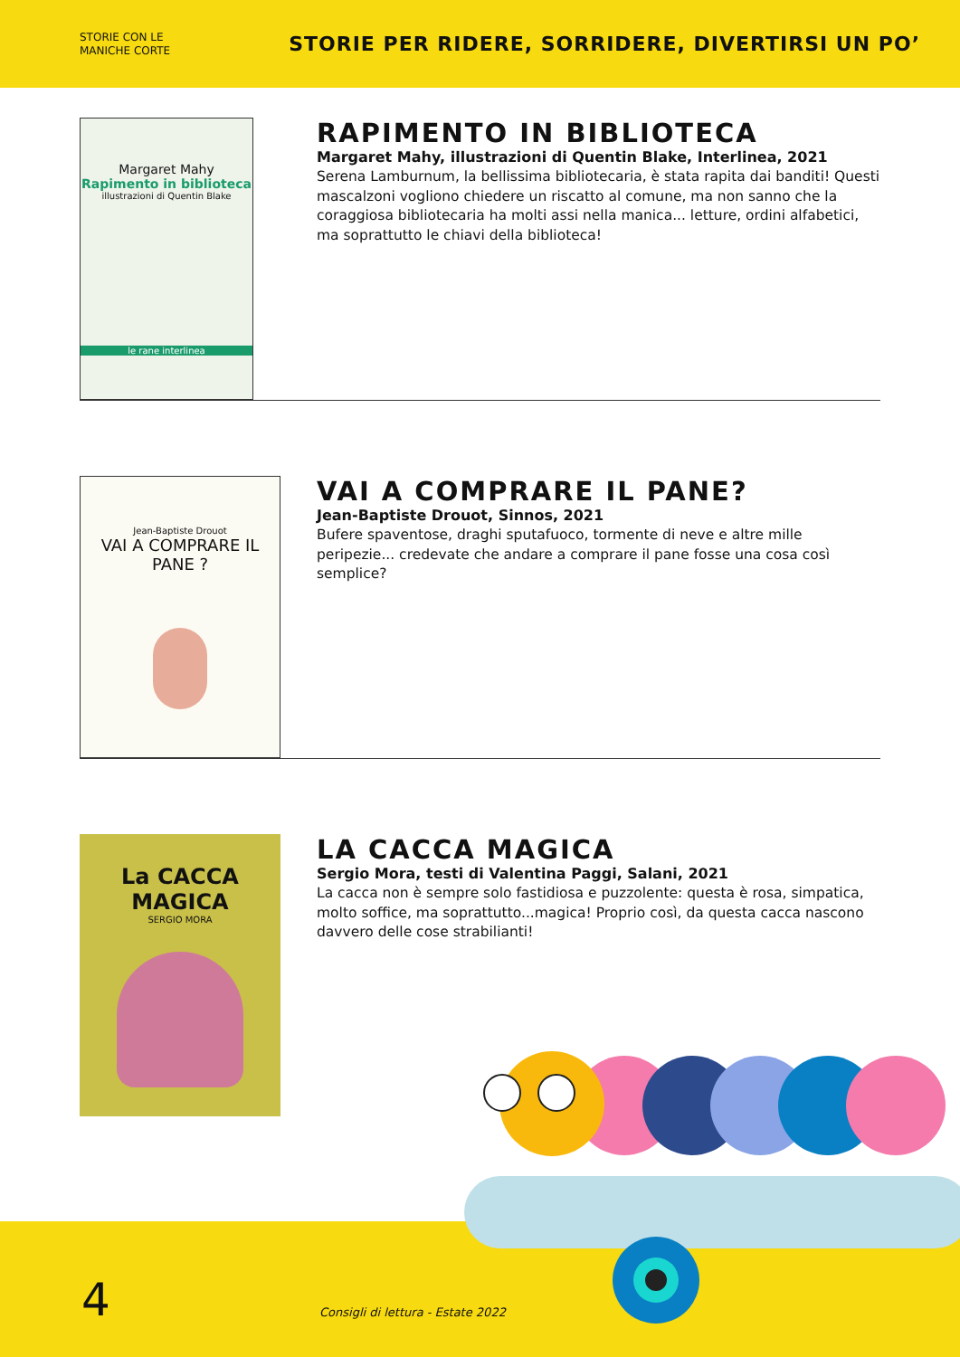STORIE CON LE
MANICHE CORTE
STORIE PER RIDERE, SORRIDERE, DIVERTIRSI UN PO’
Margaret Mahy
Rapimento in biblioteca
illustrazioni di Quentin Blake
le rane interlinea
RAPIMENTO IN BIBLIOTECA
Margaret Mahy, illustrazioni di Quentin Blake, Interlinea, 2021
Serena Lamburnum, la bellissima bibliotecaria, è stata rapita dai banditi! Questi mascalzoni vogliono chiedere un riscatto al comune, ma non sanno che la coraggiosa bibliotecaria ha molti assi nella manica... letture, ordini alfabetici, ma soprattutto le chiavi della biblioteca!
Jean-Baptiste Drouot
VAI A COMPRARE IL PANE ?
VAI A COMPRARE IL PANE?
Jean-Baptiste Drouot, Sinnos, 2021
Bufere spaventose, draghi sputafuoco, tormente di neve e altre mille peripezie... credevate che andare a comprare il pane fosse una cosa così semplice?
La CACCA MAGICA
SERGIO MORA
LA CACCA MAGICA
Sergio Mora, testi di Valentina Paggi, Salani, 2021
La cacca non è sempre solo fastidiosa e puzzolente: questa è rosa, simpatica, molto soffice, ma soprattutto...magica! Proprio così, da questa cacca nascono davvero delle cose strabilianti!
4
Consigli di lettura - Estate 2022